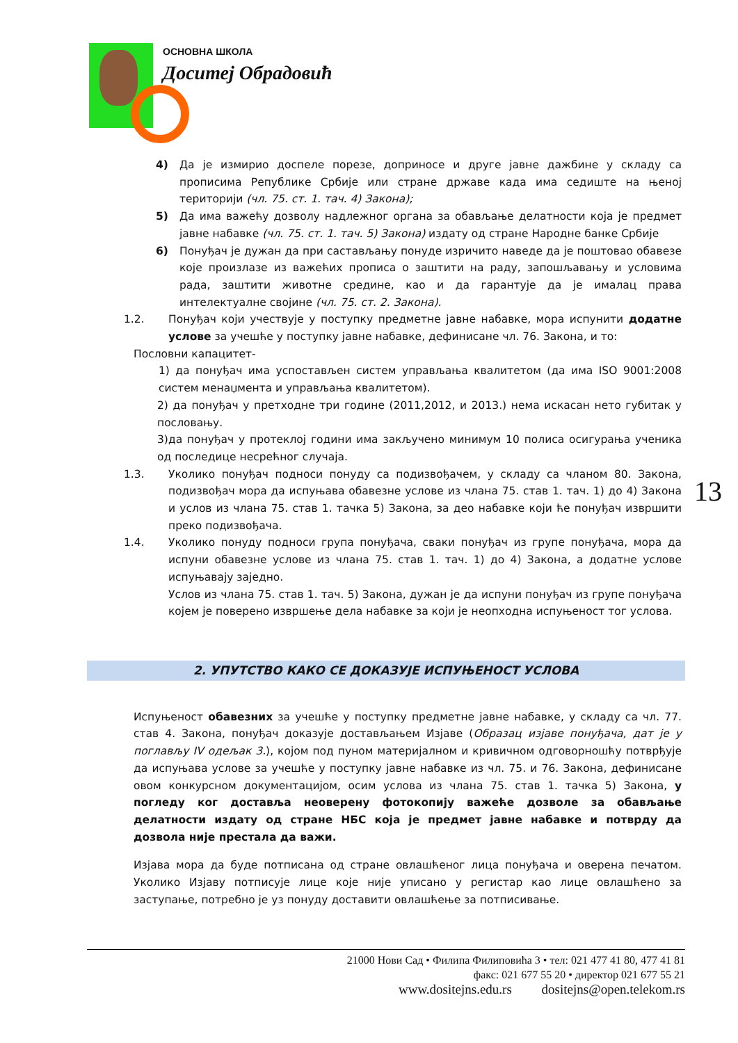ОСНОВНА ШКОЛА
Доситеј Обрадовић
4) Да је измирио доспеле порезе, доприносе и друге јавне дажбине у складу са прописима Републике Србије или стране државе када има седиште на њеној територији (чл. 75. ст. 1. тач. 4) Закона);
5) Да има важећу дозволу надлежног органа за обављање делатности која је предмет јавне набавке (чл. 75. ст. 1. тач. 5) Закона) издату од стране Народне банке Србије
6) Понуђач је дужан да при састављању понуде изричито наведе да је поштовао обавезе које произлазе из важећих прописа о заштити на раду, запошљавању и условима рада, заштити животне средине, као и да гарантује да је ималац права интелектуалне својине (чл. 75. ст. 2. Закона).
1.2. Понуђач који учествује у поступку предметне јавне набавке, мора испунити додатне услове за учешће у поступку јавне набавке, дефинисане чл. 76. Закона, и то:
Пословни капацитет-
1) да понуђач има успостављен систем управљања квалитетом (да има ISO 9001:2008 систем менаџмента и управљања квалитетом).
2) да понуђач у претходне три године (2011,2012, и 2013.) нема искасан нето губитак у пословању.
3)да понуђач у протеклој години има закључено минимум 10 полиса осигурања ученика од последице несрећног случаја.
1.3. Уколико понуђач подноси понуду са подизвођачем, у складу са чланом 80. Закона, подизвођач мора да испуњава обавезне услове из члана 75. став 1. тач. 1) до 4) Закона и услов из члана 75. став 1. тачка 5) Закона, за део набавке који ће понуђач извршити преко подизвођача.
1.4. Уколико понуду подноси група понуђача, сваки понуђач из групе понуђача, мора да испуни обавезне услове из члана 75. став 1. тач. 1) до 4) Закона, а додатне услове испуњавају заједно.
Услов из члана 75. став 1. тач. 5) Закона, дужан је да испуни понуђач из групе понуђача којем је поверено извршење дела набавке за који је неопходна испуњеност тог услова.
2. УПУТСТВО КАКО СЕ ДОКАЗУЈЕ ИСПУЊЕНОСТ УСЛОВА
Испуњеност обавезних за учешће у поступку предметне јавне набавке, у складу са чл. 77. став 4. Закона, понуђач доказује достављањем Изјаве (Образац изјаве понуђача, дат је у поглављу IV одељак 3.), којом под пуном материјалном и кривичном одговорношћу потврђује да испуњава услове за учешће у поступку јавне набавке из чл. 75. и 76. Закона, дефинисане овом конкурсном документацијом, осим услова из члана 75. став 1. тачка 5) Закона, у погледу ког доставља неоверену фотокопију важеће дозволе за обављање делатности издату од стране НБС која је предмет јавне набавке и потврду да дозвола није престала да важи.
Изјава мора да буде потписана од стране овлашћеног лица понуђача и оверена печатом. Уколико Изјаву потписује лице које није уписано у регистар као лице овлашћено за заступање, потребно је уз понуду доставити овлашћење за потписивање.
13
21000 Нови Сад • Филипа Филиповића 3 • тел: 021 477 41 80, 477 41 81
факс: 021 677 55 20 • директор 021 677 55 21
www.dositejns.edu.rs dositejns@open.telekom.rs